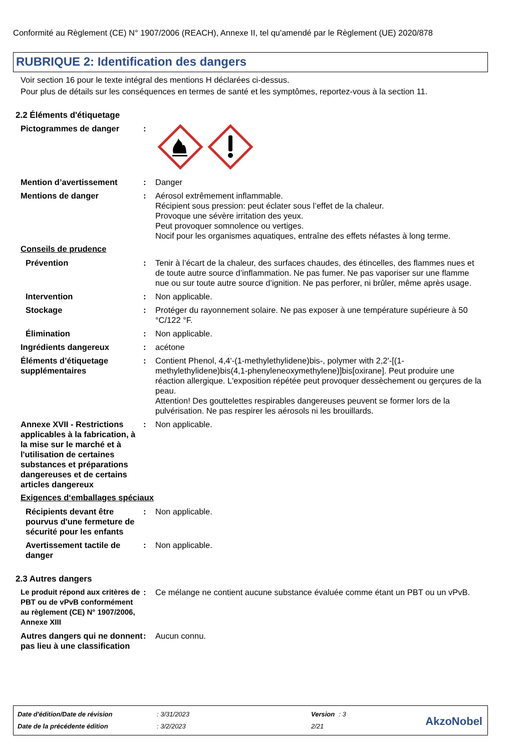Conformité au Règlement (CE) N° 1907/2006 (REACH), Annexe II, tel qu'amendé par le Règlement (UE) 2020/878
RUBRIQUE 2: Identification des dangers
Voir section 16 pour le texte intégral des mentions H déclarées ci-dessus.
Pour plus de détails sur les conséquences en termes de santé et les symptômes, reportez-vous à la section 11.
2.2 Éléments d'étiquetage
Pictogrammes de danger :
Mention d’avertissement : Danger
Mentions de danger : Aérosol extrêmement inflammable.
Récipient sous pression: peut éclater sous l’effet de la chaleur.
Provoque une sévère irritation des yeux.
Peut provoquer somnolence ou vertiges.
Nocif pour les organismes aquatiques, entraîne des effets néfastes à long terme.
Conseils de prudence
Prévention : Tenir à l’écart de la chaleur, des surfaces chaudes, des étincelles, des flammes nues et de toute autre source d’inflammation. Ne pas fumer. Ne pas vaporiser sur une flamme nue ou sur toute autre source d’ignition. Ne pas perforer, ni brûler, même après usage.
Intervention : Non applicable.
Stockage : Protéger du rayonnement solaire. Ne pas exposer à une température supérieure à 50 °C/122 °F.
Élimination : Non applicable.
Ingrédients dangereux : acétone
Éléments d’étiquetage supplémentaires
: Contient Phenol, 4,4'-(1-methylethylidene)bis-, polymer with 2,2'-[(1-methylethylidene)bis(4,1-phenyleneoxymethylene)]bis[oxirane]. Peut produire une réaction allergique. L'exposition répétée peut provoquer dessèchement ou gerçures de la peau.
Attention! Des gouttelettes respirables dangereuses peuvent se former lors de la pulvérisation. Ne pas respirer les aérosols ni les brouillards.
Annexe XVII - Restrictions applicables à la fabrication, à la mise sur le marché et à l'utilisation de certaines substances et préparations dangereuses et de certains articles dangereux
: Non applicable.
Exigences d‘emballages spéciaux
Récipients devant être pourvus d'une fermeture de sécurité pour les enfants
: Non applicable.
Avertissement tactile de danger
: Non applicable.
2.3 Autres dangers
Le produit répond aux critères de PBT ou de vPvB conformément au règlement (CE) N° 1907/2006, Annexe XIII
: Ce mélange ne contient aucune substance évaluée comme étant un PBT ou un vPvB.
Autres dangers qui ne donnent pas lieu à une classification
: Aucun connu.
| Date d'édition/Date de révision | : 3/31/2023 | Version | : 3 |
| Date de la précédente édition | : 3/2/2023 | 2/21 | |
AkzoNobel